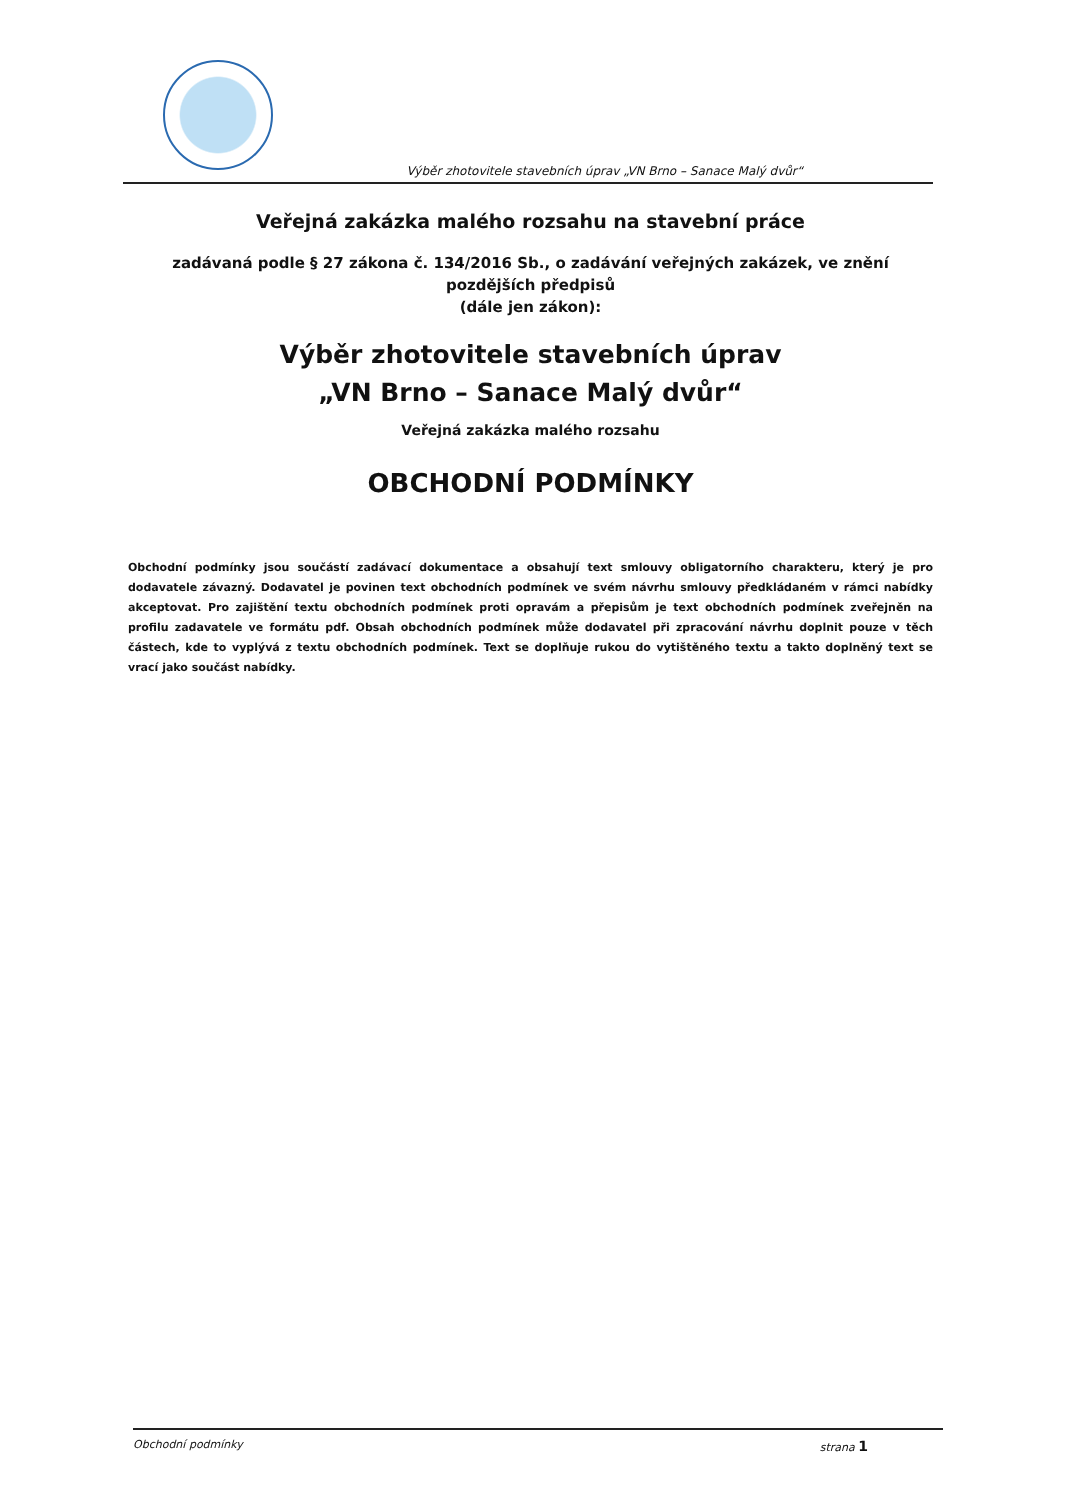Výběr zhotovitele stavebních úprav „VN Brno – Sanace Malý dvůr“
Veřejná zakázka malého rozsahu na stavební práce
zadávaná podle § 27 zákona č. 134/2016 Sb., o zadávání veřejných zakázek, ve znění pozdějších předpisů
(dále jen zákon):
Výběr zhotovitele stavebních úprav
„VN Brno – Sanace Malý dvůr“
Veřejná zakázka malého rozsahu
OBCHODNÍ PODMÍNKY
Obchodní podmínky jsou součástí zadávací dokumentace a obsahují text smlouvy obligatorního charakteru, který je pro dodavatele závazný. Dodavatel je povinen text obchodních podmínek ve svém návrhu smlouvy předkládaném v rámci nabídky akceptovat. Pro zajištění textu obchodních podmínek proti opravám a přepisům je text obchodních podmínek zveřejněn na profilu zadavatele ve formátu pdf. Obsah obchodních podmínek může dodavatel při zpracování návrhu doplnit pouze v těch částech, kde to vyplývá z textu obchodních podmínek. Text se doplňuje rukou do vytištěného textu a takto doplněný text se vrací jako součást nabídky.
Obchodní podmínky strana 1